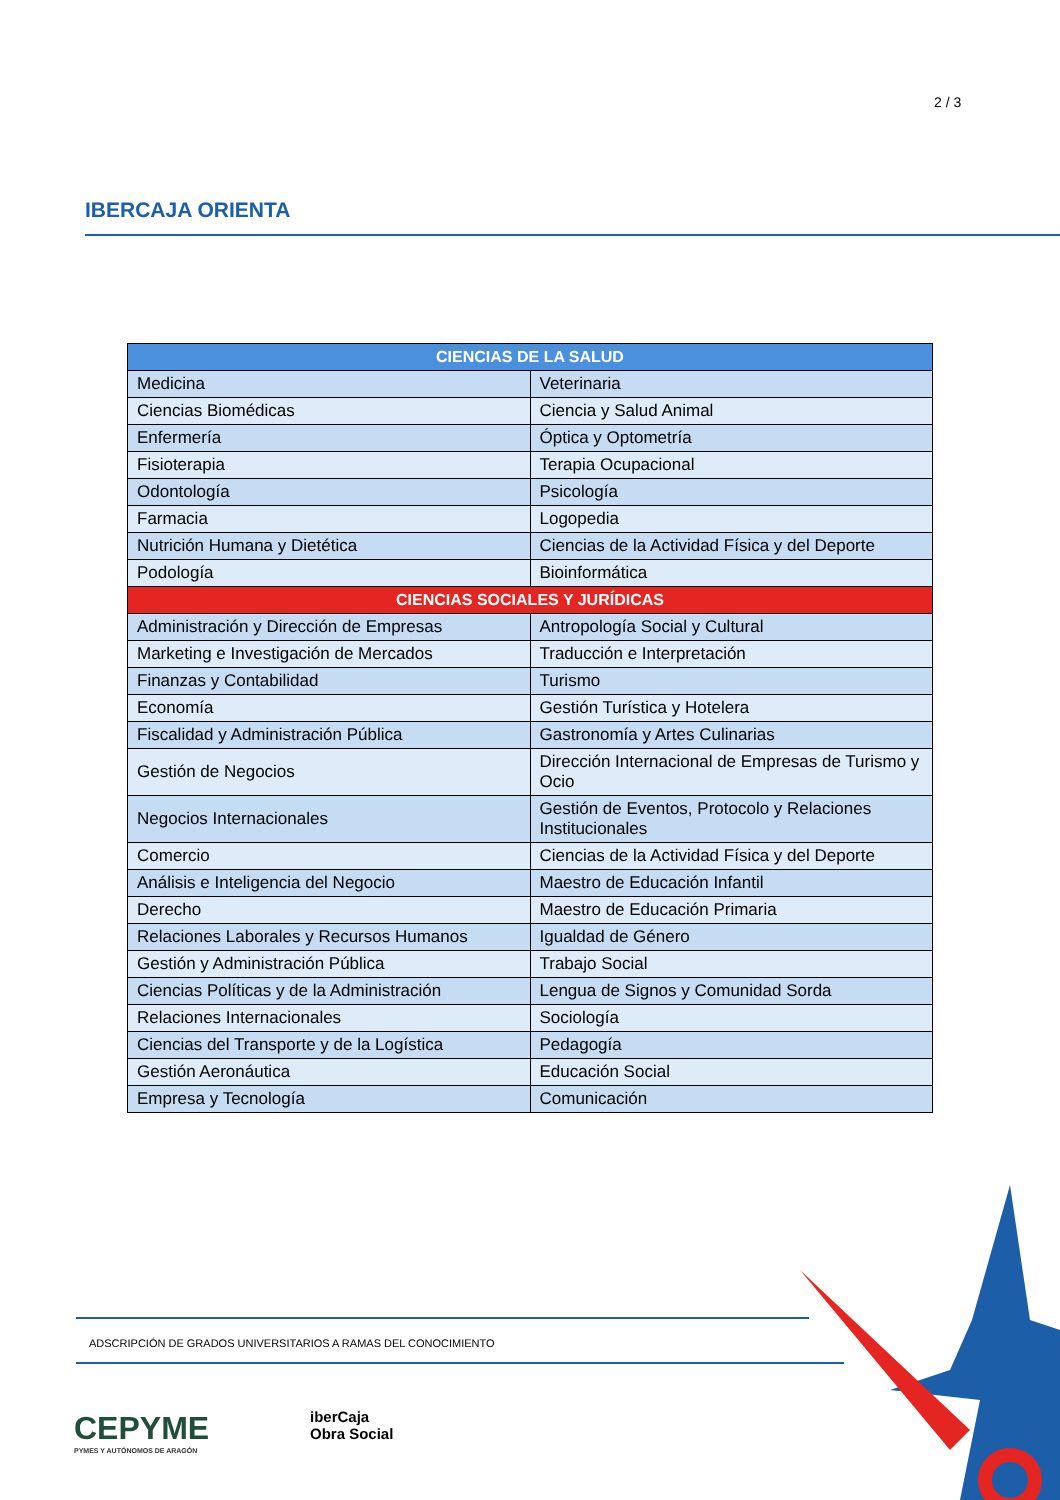2 / 3
IBERCAJA ORIENTA
| CIENCIAS DE LA SALUD | |
| --- | --- |
| Medicina | Veterinaria |
| Ciencias Biomédicas | Ciencia y Salud Animal |
| Enfermería | Óptica y Optometría |
| Fisioterapia | Terapia Ocupacional |
| Odontología | Psicología |
| Farmacia | Logopedia |
| Nutrición Humana y Dietética | Ciencias de la Actividad Física y del Deporte |
| Podología | Bioinformática |
| CIENCIAS SOCIALES Y JURÍDICAS | |
| Administración y Dirección de Empresas | Antropología Social y Cultural |
| Marketing e Investigación de Mercados | Traducción e Interpretación |
| Finanzas y Contabilidad | Turismo |
| Economía | Gestión Turística y Hotelera |
| Fiscalidad y Administración Pública | Gastronomía y Artes Culinarias |
| Gestión de Negocios | Dirección Internacional de Empresas de Turismo y Ocio |
| Negocios Internacionales | Gestión de Eventos, Protocolo y Relaciones Institucionales |
| Comercio | Ciencias de la Actividad Física y del Deporte |
| Análisis e Inteligencia del Negocio | Maestro de Educación Infantil |
| Derecho | Maestro de Educación Primaria |
| Relaciones Laborales y Recursos Humanos | Igualdad de Género |
| Gestión y Administración Pública | Trabajo Social |
| Ciencias Políticas y de la Administración | Lengua de Signos y Comunidad Sorda |
| Relaciones Internacionales | Sociología |
| Ciencias del Transporte y de la Logística | Pedagogía |
| Gestión Aeronáutica | Educación Social |
| Empresa y Tecnología | Comunicación |
ADSCRIPCIÓN DE GRADOS UNIVERSITARIOS A RAMAS DEL CONOCIMIENTO
CEPYME
PYMES Y AUTÓNOMOS DE ARAGÓN
iberCaja
Obra Social